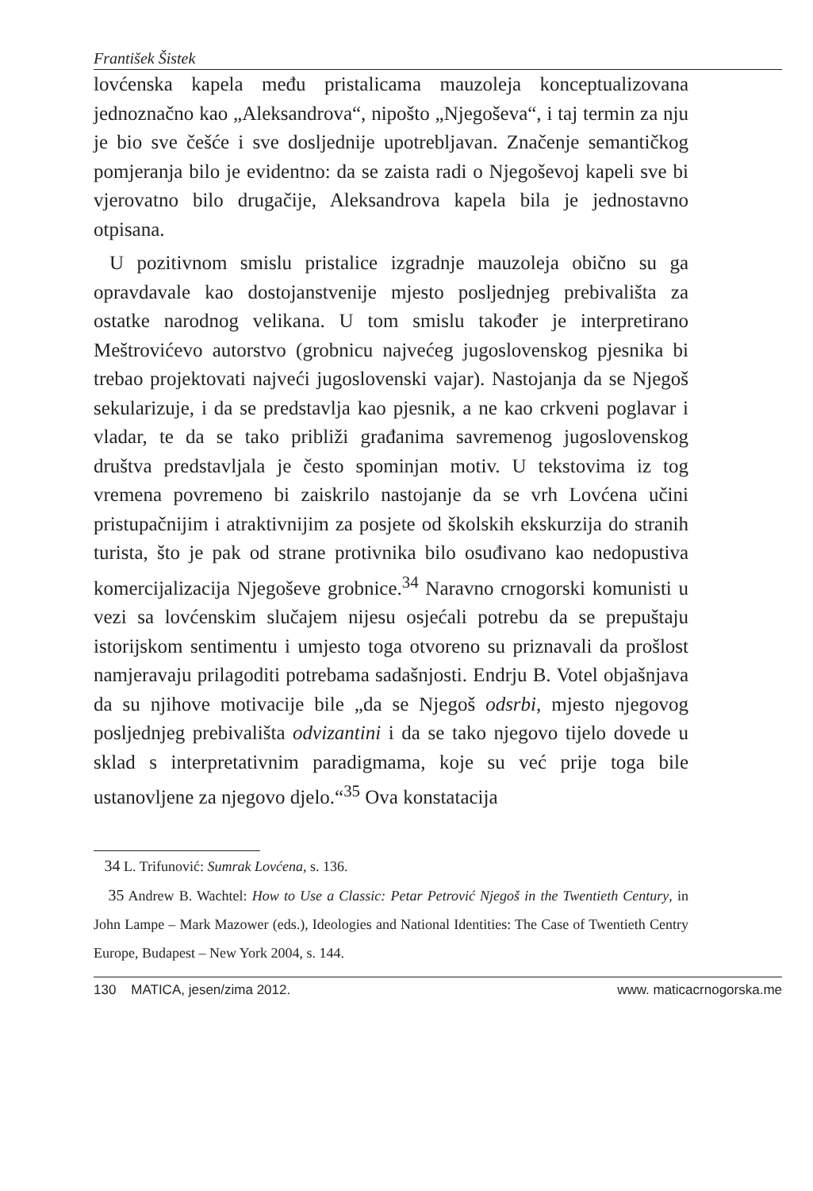František Šistek
lovćenska kapela među pristalicama mauzoleja konceptualizovana jednoznačno kao „Aleksandrova“, nipošto „Njegoševa“, i taj termin za nju je bio sve češće i sve dosljednije upotrebljavan. Značenje semantičkog pomjeranja bilo je evidentno: da se zaista radi o Njegoševoj kapeli sve bi vjerovatno bilo drugačije, Aleksandrova kapela bila je jednostavno otpisana.
U pozitivnom smislu pristalice izgradnje mauzoleja obično su ga opravdavale kao dostojanstvenije mjesto posljednjeg prebivališta za ostatke narodnog velikana. U tom smislu također je interpretirano Meštrovićevo autorstvo (grobnicu najvećeg jugoslovenskog pjesnika bi trebao projektovati najveći jugoslovenski vajar). Nastojanja da se Njegoš sekularizuje, i da se predstavlja kao pjesnik, a ne kao crkveni poglavar i vladar, te da se tako približi građanima savremenog jugoslovenskog društva predstavljala je često spominjan motiv. U tekstovima iz tog vremena povremeno bi zaiskrilo nastojanje da se vrh Lovćena učini pristupačnijim i atraktivnijim za posjete od školskih ekskurzija do stranih turista, što je pak od strane protivnika bilo osuđivano kao nedopustiva komercijalizacija Njegoševe grobnice.<sup>34</sup> Naravno crnogorski komunisti u vezi sa lovćenskim slučajem nijesu osjećali potrebu da se prepuštaju istorijskom sentimentu i umjesto toga otvoreno su priznavali da prošlost namjeravaju prilagoditi potrebama sadašnjosti. Endrju B. Votel objašnjava da su njihove motivacije bile „da se Njegoš odsrbi, mjesto njegovog posljednjeg prebivališta odvizantini i da se tako njegovo tijelo dovede u sklad s interpretativnim paradigmama, koje su već prije toga bile ustanovljene za njegovo djelo.“<sup>35</sup> Ova konstatacija
34 L. Trifunović: Sumrak Lovćena, s. 136.
35 Andrew B. Wachtel: How to Use a Classic: Petar Petrović Njegoš in the Twentieth Century, in John Lampe – Mark Mazower (eds.), Ideologies and National Identities: The Case of Twentieth Centry Europe, Budapest – New York 2004, s. 144.
130 MATICA, jesen/zima 2012. www. maticacrnogorska.me